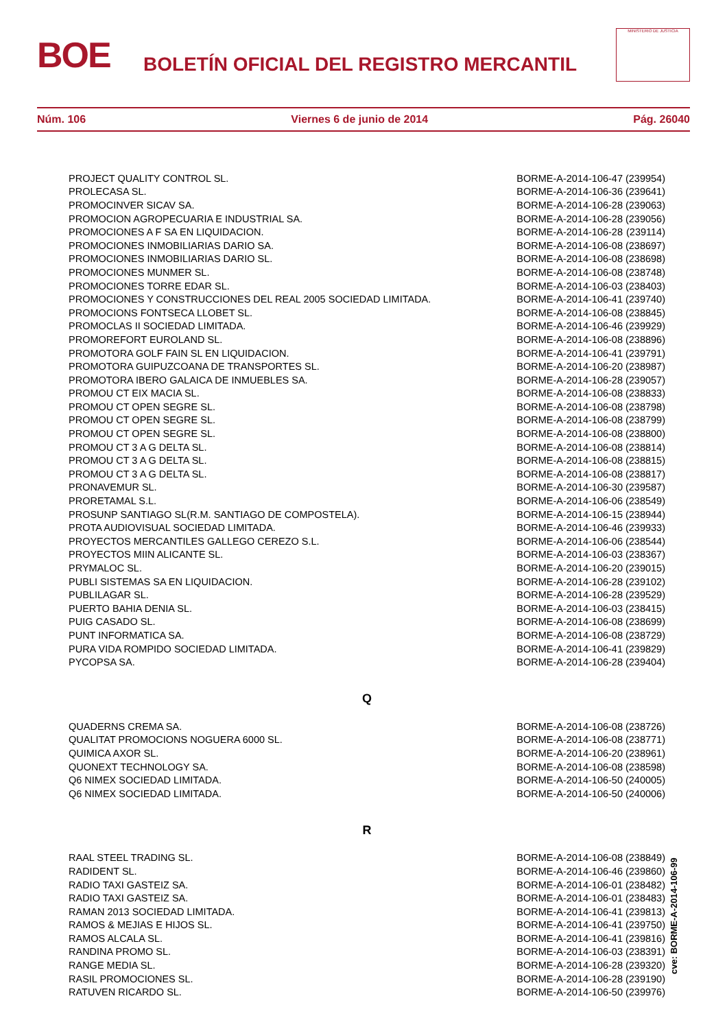BOE
BOLETÍN OFICIAL DEL REGISTRO MERCANTIL
MINISTERIO DE JUSTICIA
Núm. 106 Viernes 6 de junio de 2014 Pág. 26040
| PROJECT QUALITY CONTROL SL. | BORME-A-2014-106-47 | (239954) |
| PROLECASA SL. | BORME-A-2014-106-36 | (239641) |
| PROMOCINVER SICAV SA. | BORME-A-2014-106-28 | (239063) |
| PROMOCION AGROPECUARIA E INDUSTRIAL SA. | BORME-A-2014-106-28 | (239056) |
| PROMOCIONES A F SA EN LIQUIDACION. | BORME-A-2014-106-28 | (239114) |
| PROMOCIONES INMOBILIARIAS DARIO SA. | BORME-A-2014-106-08 | (238697) |
| PROMOCIONES INMOBILIARIAS DARIO SL. | BORME-A-2014-106-08 | (238698) |
| PROMOCIONES MUNMER SL. | BORME-A-2014-106-08 | (238748) |
| PROMOCIONES TORRE EDAR SL. | BORME-A-2014-106-03 | (238403) |
| PROMOCIONES Y CONSTRUCCIONES DEL REAL 2005 SOCIEDAD LIMITADA. | BORME-A-2014-106-41 | (239740) |
| PROMOCIONS FONTSECA LLOBET SL. | BORME-A-2014-106-08 | (238845) |
| PROMOCLAS II SOCIEDAD LIMITADA. | BORME-A-2014-106-46 | (239929) |
| PROMOREFORT EUROLAND SL. | BORME-A-2014-106-08 | (238896) |
| PROMOTORA GOLF FAIN SL EN LIQUIDACION. | BORME-A-2014-106-41 | (239791) |
| PROMOTORA GUIPUZCOANA DE TRANSPORTES SL. | BORME-A-2014-106-20 | (238987) |
| PROMOTORA IBERO GALAICA DE INMUEBLES SA. | BORME-A-2014-106-28 | (239057) |
| PROMOU CT EIX MACIA SL. | BORME-A-2014-106-08 | (238833) |
| PROMOU CT OPEN SEGRE SL. | BORME-A-2014-106-08 | (238798) |
| PROMOU CT OPEN SEGRE SL. | BORME-A-2014-106-08 | (238799) |
| PROMOU CT OPEN SEGRE SL. | BORME-A-2014-106-08 | (238800) |
| PROMOU CT 3 A G DELTA SL. | BORME-A-2014-106-08 | (238814) |
| PROMOU CT 3 A G DELTA SL. | BORME-A-2014-106-08 | (238815) |
| PROMOU CT 3 A G DELTA SL. | BORME-A-2014-106-08 | (238817) |
| PRONAVEMUR SL. | BORME-A-2014-106-30 | (239587) |
| PRORETAMAL S.L. | BORME-A-2014-106-06 | (238549) |
| PROSUNP SANTIAGO SL(R.M. SANTIAGO DE COMPOSTELA). | BORME-A-2014-106-15 | (238944) |
| PROTA AUDIOVISUAL SOCIEDAD LIMITADA. | BORME-A-2014-106-46 | (239933) |
| PROYECTOS MERCANTILES GALLEGO CEREZO S.L. | BORME-A-2014-106-06 | (238544) |
| PROYECTOS MIIN ALICANTE SL. | BORME-A-2014-106-03 | (238367) |
| PRYMALOC SL. | BORME-A-2014-106-20 | (239015) |
| PUBLI SISTEMAS SA EN LIQUIDACION. | BORME-A-2014-106-28 | (239102) |
| PUBLILAGAR SL. | BORME-A-2014-106-28 | (239529) |
| PUERTO BAHIA DENIA SL. | BORME-A-2014-106-03 | (238415) |
| PUIG CASADO SL. | BORME-A-2014-106-08 | (238699) |
| PUNT INFORMATICA SA. | BORME-A-2014-106-08 | (238729) |
| PURA VIDA ROMPIDO SOCIEDAD LIMITADA. | BORME-A-2014-106-41 | (239829) |
| PYCOPSA SA. | BORME-A-2014-106-28 | (239404) |
| Q | | |
| QUADERNS CREMA SA. | BORME-A-2014-106-08 | (238726) |
| QUALITAT PROMOCIONS NOGUERA 6000 SL. | BORME-A-2014-106-08 | (238771) |
| QUIMICA AXOR SL. | BORME-A-2014-106-20 | (238961) |
| QUONEXT TECHNOLOGY SA. | BORME-A-2014-106-08 | (238598) |
| Q6 NIMEX SOCIEDAD LIMITADA. | BORME-A-2014-106-50 | (240005) |
| Q6 NIMEX SOCIEDAD LIMITADA. | BORME-A-2014-106-50 | (240006) |
| R | | |
| RAAL STEEL TRADING SL. | BORME-A-2014-106-08 | (238849) |
| RADIDENT SL. | BORME-A-2014-106-46 | (239860) |
| RADIO TAXI GASTEIZ SA. | BORME-A-2014-106-01 | (238482) |
| RADIO TAXI GASTEIZ SA. | BORME-A-2014-106-01 | (238483) |
| RAMAN 2013 SOCIEDAD LIMITADA. | BORME-A-2014-106-41 | (239813) |
| RAMOS & MEJIAS E HIJOS SL. | BORME-A-2014-106-41 | (239750) |
| RAMOS ALCALA SL. | BORME-A-2014-106-41 | (239816) |
| RANDINA PROMO SL. | BORME-A-2014-106-03 | (238391) |
| RANGE MEDIA SL. | BORME-A-2014-106-28 | (239320) |
| RASIL PROMOCIONES SL. | BORME-A-2014-106-28 | (239190) |
| RATUVEN RICARDO SL. | BORME-A-2014-106-50 | (239976) |
cve: BORME-A-2014-106-99